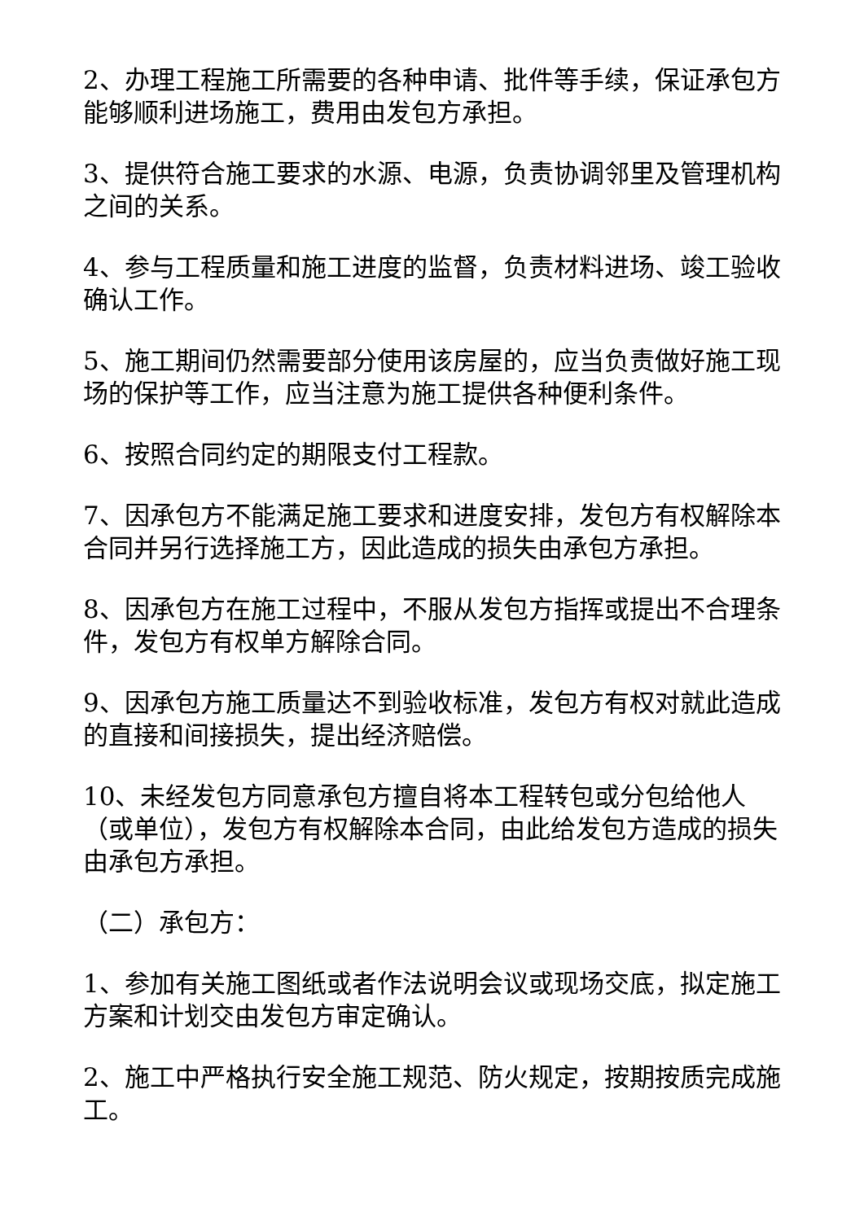2、办理工程施工所需要的各种申请、批件等手续，保证承包方能够顺利进场施工，费用由发包方承担。
3、提供符合施工要求的水源、电源，负责协调邻里及管理机构之间的关系。
4、参与工程质量和施工进度的监督，负责材料进场、竣工验收确认工作。
5、施工期间仍然需要部分使用该房屋的，应当负责做好施工现场的保护等工作，应当注意为施工提供各种便利条件。
6、按照合同约定的期限支付工程款。
7、因承包方不能满足施工要求和进度安排，发包方有权解除本合同并另行选择施工方，因此造成的损失由承包方承担。
8、因承包方在施工过程中，不服从发包方指挥或提出不合理条件，发包方有权单方解除合同。
9、因承包方施工质量达不到验收标准，发包方有权对就此造成的直接和间接损失，提出经济赔偿。
10、未经发包方同意承包方擅自将本工程转包或分包给他人（或单位），发包方有权解除本合同，由此给发包方造成的损失由承包方承担。
（二）承包方：
1、参加有关施工图纸或者作法说明会议或现场交底，拟定施工方案和计划交由发包方审定确认。
2、施工中严格执行安全施工规范、防火规定，按期按质完成施工。